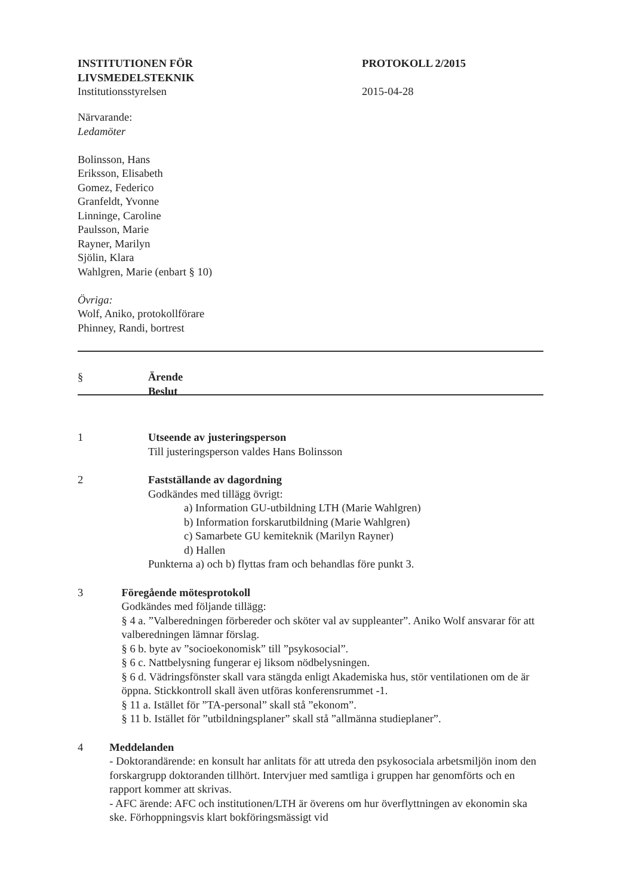INSTITUTIONEN FÖR
LIVSMEDELSTEKNIK
Institutionsstyrelsen
PROTOKOLL 2/2015
2015-04-28
Närvarande:
Ledamöter
Bolinsson, Hans
Eriksson, Elisabeth
Gomez, Federico
Granfeldt, Yvonne
Linninge, Caroline
Paulsson, Marie
Rayner, Marilyn
Sjölin, Klara
Wahlgren, Marie (enbart § 10)
Övriga:
Wolf, Aniko, protokollförare
Phinney, Randi, bortrest
§ Ärende
Beslut
1 Utseende av justeringsperson
Till justeringsperson valdes Hans Bolinsson
2 Fastställande av dagordning
Godkändes med tillägg övrigt:
a) Information GU-utbildning LTH (Marie Wahlgren)
b) Information forskarutbildning (Marie Wahlgren)
c) Samarbete GU kemiteknik (Marilyn Rayner)
d) Hallen
Punkterna a) och b) flyttas fram och behandlas före punkt 3.
3 Föregående mötesprotokoll
Godkändes med följande tillägg:
§ 4 a. ”Valberedningen förbereder och sköter val av suppleanter”. Aniko Wolf ansvarar för att valberedningen lämnar förslag.
§ 6 b. byte av ”socioekonomisk” till ”psykosocial”.
§ 6 c. Nattbelysning fungerar ej liksom nödbelysningen.
§ 6 d. Vädringsfönster skall vara stängda enligt Akademiska hus, stör ventilationen om de är öppna. Stickkontroll skall även utföras konferensrummet -1.
§ 11 a. Istället för ”TA-personal” skall stå ”ekonom”.
§ 11 b. Istället för ”utbildningsplaner” skall stå ”allmänna studieplaner”.
4 Meddelanden
- Doktorandärende: en konsult har anlitats för att utreda den psykosociala arbetsmiljön inom den forskargrupp doktoranden tillhört. Intervjuer med samtliga i gruppen har genomförts och en rapport kommer att skrivas.
- AFC ärende: AFC och institutionen/LTH är överens om hur överflyttningen av ekonomin ska ske. Förhoppningsvis klart bokföringsmässigt vid